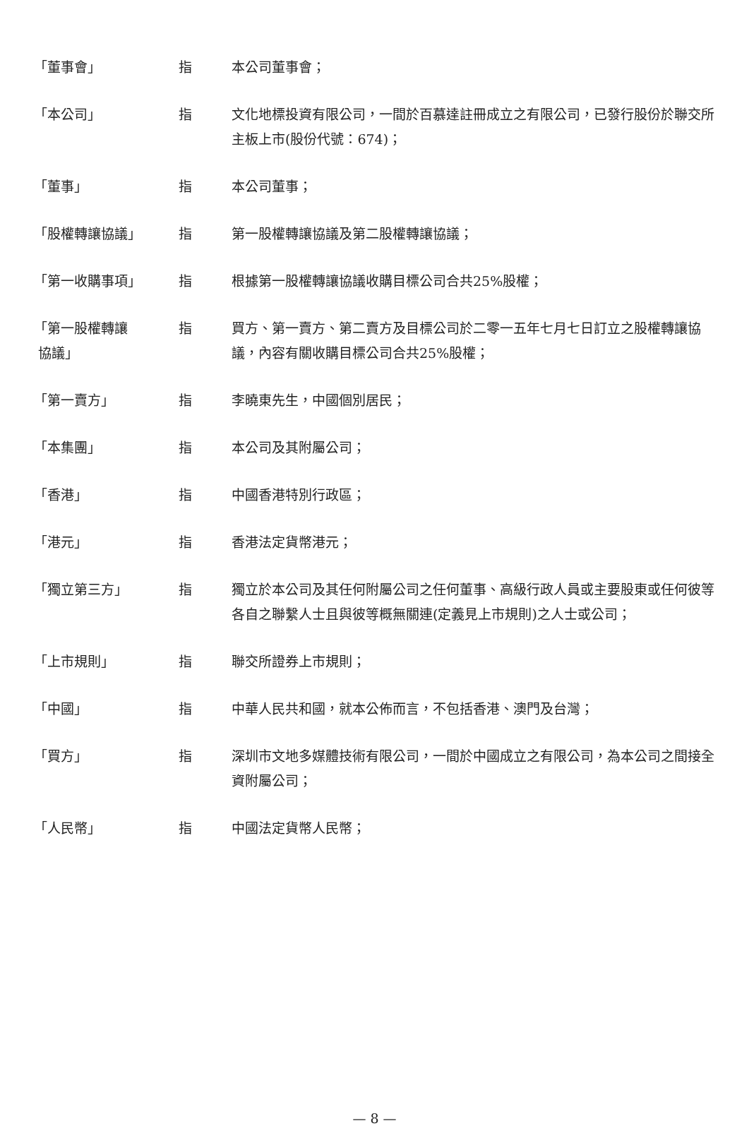| 「董事會」 | 指 | 本公司董事會； |
| 「本公司」 | 指 | 文化地標投資有限公司，一間於百慕達註冊成立之有限公司，已發行股份於聯交所主板上市(股份代號：674)； |
| 「董事」 | 指 | 本公司董事； |
| 「股權轉讓協議」 | 指 | 第一股權轉讓協議及第二股權轉讓協議； |
| 「第一收購事項」 | 指 | 根據第一股權轉讓協議收購目標公司合共25%股權； |
| 「第一股權轉讓 協議」 | 指 | 買方、第一賣方、第二賣方及目標公司於二零一五年七月七日訂立之股權轉讓協議，內容有關收購目標公司合共25%股權； |
| 「第一賣方」 | 指 | 李曉東先生，中國個別居民； |
| 「本集團」 | 指 | 本公司及其附屬公司； |
| 「香港」 | 指 | 中國香港特別行政區； |
| 「港元」 | 指 | 香港法定貨幣港元； |
| 「獨立第三方」 | 指 | 獨立於本公司及其任何附屬公司之任何董事、高級行政人員或主要股東或任何彼等各自之聯繫人士且與彼等概無關連(定義見上市規則)之人士或公司； |
| 「上市規則」 | 指 | 聯交所證券上市規則； |
| 「中國」 | 指 | 中華人民共和國，就本公佈而言，不包括香港、澳門及台灣； |
| 「買方」 | 指 | 深圳市文地多媒體技術有限公司，一間於中國成立之有限公司，為本公司之間接全資附屬公司； |
| 「人民幣」 | 指 | 中國法定貨幣人民幣； |
— 8 —